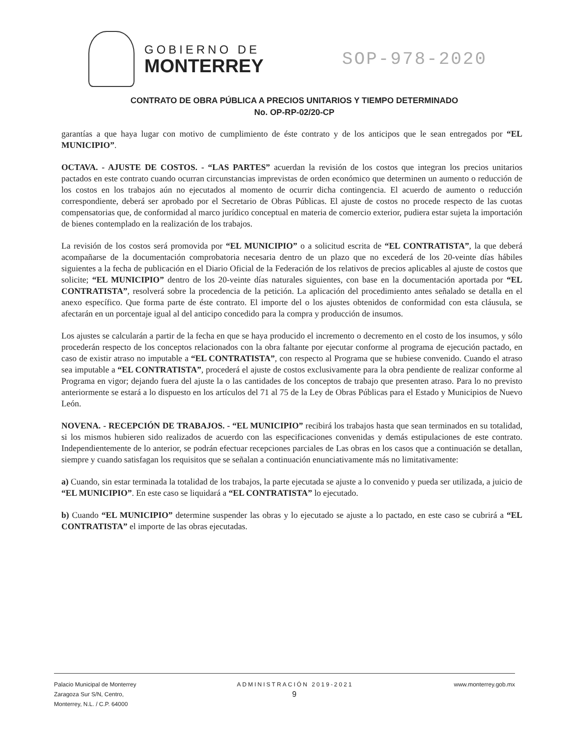GOBIERNO DE
MONTERREY
SOP-978-2020
CONTRATO DE OBRA PÚBLICA A PRECIOS UNITARIOS Y TIEMPO DETERMINADO
No. OP-RP-02/20-CP
garantías a que haya lugar con motivo de cumplimiento de éste contrato y de los anticipos que le sean entregados por “EL MUNICIPIO”.
OCTAVA. - AJUSTE DE COSTOS. - “LAS PARTES” acuerdan la revisión de los costos que integran los precios unitarios pactados en este contrato cuando ocurran circunstancias imprevistas de orden económico que determinen un aumento o reducción de los costos en los trabajos aún no ejecutados al momento de ocurrir dicha contingencia. El acuerdo de aumento o reducción correspondiente, deberá ser aprobado por el Secretario de Obras Públicas. El ajuste de costos no procede respecto de las cuotas compensatorias que, de conformidad al marco jurídico conceptual en materia de comercio exterior, pudiera estar sujeta la importación de bienes contemplado en la realización de los trabajos.
La revisión de los costos será promovida por “EL MUNICIPIO” o a solicitud escrita de “EL CONTRATISTA”, la que deberá acompañarse de la documentación comprobatoria necesaria dentro de un plazo que no excederá de los 20-veinte días hábiles siguientes a la fecha de publicación en el Diario Oficial de la Federación de los relativos de precios aplicables al ajuste de costos que solicite; “EL MUNICIPIO” dentro de los 20-veinte días naturales siguientes, con base en la documentación aportada por “EL CONTRATISTA”, resolverá sobre la procedencia de la petición. La aplicación del procedimiento antes señalado se detalla en el anexo específico. Que forma parte de éste contrato. El importe del o los ajustes obtenidos de conformidad con esta cláusula, se afectarán en un porcentaje igual al del anticipo concedido para la compra y producción de insumos.
Los ajustes se calcularán a partir de la fecha en que se haya producido el incremento o decremento en el costo de los insumos, y sólo procederán respecto de los conceptos relacionados con la obra faltante por ejecutar conforme al programa de ejecución pactado, en caso de existir atraso no imputable a “EL CONTRATISTA”, con respecto al Programa que se hubiese convenido. Cuando el atraso sea imputable a “EL CONTRATISTA”, procederá el ajuste de costos exclusivamente para la obra pendiente de realizar conforme al Programa en vigor; dejando fuera del ajuste la o las cantidades de los conceptos de trabajo que presenten atraso. Para lo no previsto anteriormente se estará a lo dispuesto en los artículos del 71 al 75 de la Ley de Obras Públicas para el Estado y Municipios de Nuevo León.
NOVENA. - RECEPCIÓN DE TRABAJOS. - “EL MUNICIPIO” recibirá los trabajos hasta que sean terminados en su totalidad, si los mismos hubieren sido realizados de acuerdo con las especificaciones convenidas y demás estipulaciones de este contrato. Independientemente de lo anterior, se podrán efectuar recepciones parciales de Las obras en los casos que a continuación se detallan, siempre y cuando satisfagan los requisitos que se señalan a continuación enunciativamente más no limitativamente:
a) Cuando, sin estar terminada la totalidad de los trabajos, la parte ejecutada se ajuste a lo convenido y pueda ser utilizada, a juicio de “EL MUNICIPIO”. En este caso se liquidará a “EL CONTRATISTA” lo ejecutado.
b) Cuando “EL MUNICIPIO” determine suspender las obras y lo ejecutado se ajuste a lo pactado, en este caso se cubrirá a “EL CONTRATISTA” el importe de las obras ejecutadas.
Palacio Municipal de Monterrey
Zaragoza Sur S/N, Centro,
Monterrey, N.L. / C.P. 64000
ADMINISTRACIÓN 2019-2021
9
www.monterrey.gob.mx